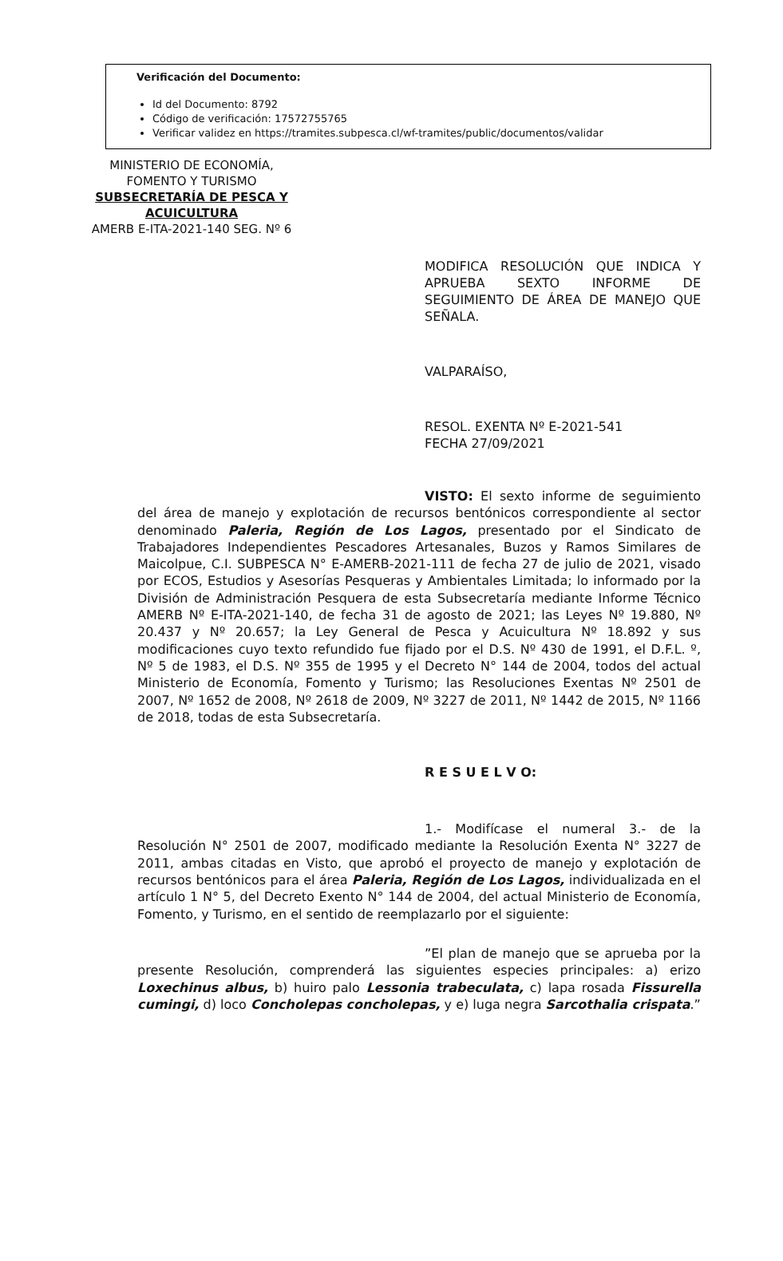Verificación del Documento:
Id del Documento: 8792
Código de verificación: 17572755765
Verificar validez en https://tramites.subpesca.cl/wf-tramites/public/documentos/validar
MINISTERIO DE ECONOMÍA,
FOMENTO Y TURISMO
SUBSECRETARÍA DE PESCA Y ACUICULTURA
AMERB E-ITA-2021-140 SEG. Nº 6
MODIFICA RESOLUCIÓN QUE INDICA Y APRUEBA SEXTO INFORME DE SEGUIMIENTO DE ÁREA DE MANEJO QUE SEÑALA.
VALPARAÍSO,
RESOL. EXENTA Nº E-2021-541
FECHA 27/09/2021
VISTO: El sexto informe de seguimiento del área de manejo y explotación de recursos bentónicos correspondiente al sector denominado Paleria, Región de Los Lagos, presentado por el Sindicato de Trabajadores Independientes Pescadores Artesanales, Buzos y Ramos Similares de Maicolpue, C.I. SUBPESCA N° E-AMERB-2021-111 de fecha 27 de julio de 2021, visado por ECOS, Estudios y Asesorías Pesqueras y Ambientales Limitada; lo informado por la División de Administración Pesquera de esta Subsecretaría mediante Informe Técnico AMERB Nº E-ITA-2021-140, de fecha 31 de agosto de 2021; las Leyes Nº 19.880, Nº 20.437 y Nº 20.657; la Ley General de Pesca y Acuicultura Nº 18.892 y sus modificaciones cuyo texto refundido fue fijado por el D.S. Nº 430 de 1991, el D.F.L. º, Nº 5 de 1983, el D.S. Nº 355 de 1995 y el Decreto N° 144 de 2004, todos del actual Ministerio de Economía, Fomento y Turismo; las Resoluciones Exentas Nº 2501 de 2007, Nº 1652 de 2008, Nº 2618 de 2009, Nº 3227 de 2011, Nº 1442 de 2015, Nº 1166 de 2018, todas de esta Subsecretaría.
R E S U E L V O:
1.- Modifícase el numeral 3.- de la Resolución N° 2501 de 2007, modificado mediante la Resolución Exenta N° 3227 de 2011, ambas citadas en Visto, que aprobó el proyecto de manejo y explotación de recursos bentónicos para el área Paleria, Región de Los Lagos, individualizada en el artículo 1 N° 5, del Decreto Exento N° 144 de 2004, del actual Ministerio de Economía, Fomento, y Turismo, en el sentido de reemplazarlo por el siguiente:
”El plan de manejo que se aprueba por la presente Resolución, comprenderá las siguientes especies principales: a) erizo Loxechinus albus, b) huiro palo Lessonia trabeculata, c) lapa rosada Fissurella cumingi, d) loco Concholepas concholepas, y e) luga negra Sarcothalia crispata.”